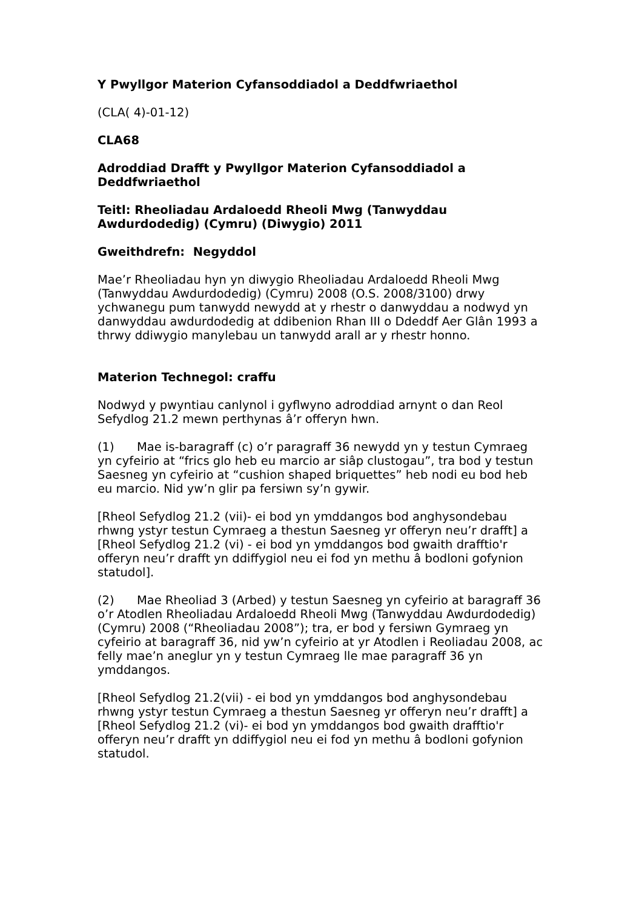Y Pwyllgor Materion Cyfansoddiadol a Deddfwriaethol
(CLA( 4)-01-12)
CLA68
Adroddiad Drafft y Pwyllgor Materion Cyfansoddiadol a Deddfwriaethol
Teitl: Rheoliadau Ardaloedd Rheoli Mwg (Tanwyddau Awdurdodedig) (Cymru) (Diwygio) 2011
Gweithdrefn: Negyddol
Mae’r Rheoliadau hyn yn diwygio Rheoliadau Ardaloedd Rheoli Mwg (Tanwyddau Awdurdodedig) (Cymru) 2008 (O.S. 2008/3100) drwy ychwanegu pum tanwydd newydd at y rhestr o danwyddau a nodwyd yn danwyddau awdurdodedig at ddibenion Rhan III o Ddeddf Aer Glân 1993 a thrwy ddiwygio manylebau un tanwydd arall ar y rhestr honno.
Materion Technegol: craffu
Nodwyd y pwyntiau canlynol i gyflwyno adroddiad arnynt o dan Reol Sefydlog 21.2 mewn perthynas â’r offeryn hwn.
(1) Mae is-baragraff (c) o’r paragraff 36 newydd yn y testun Cymraeg yn cyfeirio at “frics glo heb eu marcio ar siâp clustogau”, tra bod y testun Saesneg yn cyfeirio at “cushion shaped briquettes” heb nodi eu bod heb eu marcio. Nid yw’n glir pa fersiwn sy’n gywir.
[Rheol Sefydlog 21.2 (vii)- ei bod yn ymddangos bod anghysondebau rhwng ystyr testun Cymraeg a thestun Saesneg yr offeryn neu’r drafft] a [Rheol Sefydlog 21.2 (vi) - ei bod yn ymddangos bod gwaith drafftio'r offeryn neu’r drafft yn ddiffygiol neu ei fod yn methu â bodloni gofynion statudol].
(2) Mae Rheoliad 3 (Arbed) y testun Saesneg yn cyfeirio at baragraff 36 o’r Atodlen Rheoliadau Ardaloedd Rheoli Mwg (Tanwyddau Awdurdodedig) (Cymru) 2008 (“Rheoliadau 2008”); tra, er bod y fersiwn Gymraeg yn cyfeirio at baragraff 36, nid yw’n cyfeirio at yr Atodlen i Reoliadau 2008, ac felly mae’n aneglur yn y testun Cymraeg lle mae paragraff 36 yn ymddangos.
[Rheol Sefydlog 21.2(vii) - ei bod yn ymddangos bod anghysondebau rhwng ystyr testun Cymraeg a thestun Saesneg yr offeryn neu’r drafft] a [Rheol Sefydlog 21.2 (vi)- ei bod yn ymddangos bod gwaith drafftio'r offeryn neu’r drafft yn ddiffygiol neu ei fod yn methu â bodloni gofynion statudol.